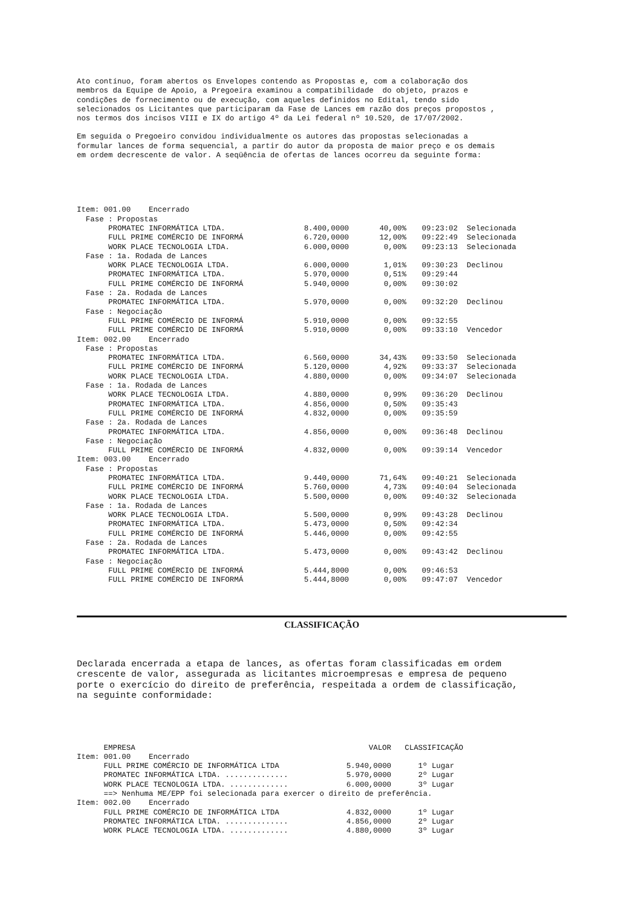Ato contínuo, foram abertos os Envelopes contendo as Propostas e, com a colaboração dos membros da Equipe de Apoio, a Pregoeira examinou a compatibilidade do objeto, prazos e condições de fornecimento ou de execução, com aqueles definidos no Edital, tendo sido selecionados os Licitantes que participaram da Fase de Lances em razão dos preços propostos , nos termos dos incisos VIII e IX do artigo 4º da Lei federal nº 10.520, de 17/07/2002.
Em seguida o Pregoeiro convidou individualmente os autores das propostas selecionadas a formular lances de forma sequencial, a partir do autor da proposta de maior preço e os demais em ordem decrescente de valor. A seqüência de ofertas de lances ocorreu da seguinte forma:
| Item: 001.00 Encerrado | | | | |
| Fase : Propostas | | | | |
| PROMATEC INFORMÁTICA LTDA. | 8.400,0000 | 40,00% | 09:23:02 | Selecionada |
| FULL PRIME COMÉRCIO DE INFORMÁ | 6.720,0000 | 12,00% | 09:22:49 | Selecionada |
| WORK PLACE TECNOLOGIA LTDA. | 6.000,0000 | 0,00% | 09:23:13 | Selecionada |
| Fase : 1a. Rodada de Lances | | | | |
| WORK PLACE TECNOLOGIA LTDA. | 6.000,0000 | 1,01% | 09:30:23 | Declinou |
| PROMATEC INFORMÁTICA LTDA. | 5.970,0000 | 0,51% | 09:29:44 | |
| FULL PRIME COMÉRCIO DE INFORMÁ | 5.940,0000 | 0,00% | 09:30:02 | |
| Fase : 2a. Rodada de Lances | | | | |
| PROMATEC INFORMÁTICA LTDA. | 5.970,0000 | 0,00% | 09:32:20 | Declinou |
| Fase : Negociação | | | | |
| FULL PRIME COMÉRCIO DE INFORMÁ | 5.910,0000 | 0,00% | 09:32:55 | |
| FULL PRIME COMÉRCIO DE INFORMÁ | 5.910,0000 | 0,00% | 09:33:10 | Vencedor |
| Item: 002.00 Encerrado | | | | |
| Fase : Propostas | | | | |
| PROMATEC INFORMÁTICA LTDA. | 6.560,0000 | 34,43% | 09:33:50 | Selecionada |
| FULL PRIME COMÉRCIO DE INFORMÁ | 5.120,0000 | 4,92% | 09:33:37 | Selecionada |
| WORK PLACE TECNOLOGIA LTDA. | 4.880,0000 | 0,00% | 09:34:07 | Selecionada |
| Fase : 1a. Rodada de Lances | | | | |
| WORK PLACE TECNOLOGIA LTDA. | 4.880,0000 | 0,99% | 09:36:20 | Declinou |
| PROMATEC INFORMÁTICA LTDA. | 4.856,0000 | 0,50% | 09:35:43 | |
| FULL PRIME COMÉRCIO DE INFORMÁ | 4.832,0000 | 0,00% | 09:35:59 | |
| Fase : 2a. Rodada de Lances | | | | |
| PROMATEC INFORMÁTICA LTDA. | 4.856,0000 | 0,00% | 09:36:48 | Declinou |
| Fase : Negociação | | | | |
| FULL PRIME COMÉRCIO DE INFORMÁ | 4.832,0000 | 0,00% | 09:39:14 | Vencedor |
| Item: 003.00 Encerrado | | | | |
| Fase : Propostas | | | | |
| PROMATEC INFORMÁTICA LTDA. | 9.440,0000 | 71,64% | 09:40:21 | Selecionada |
| FULL PRIME COMÉRCIO DE INFORMÁ | 5.760,0000 | 4,73% | 09:40:04 | Selecionada |
| WORK PLACE TECNOLOGIA LTDA. | 5.500,0000 | 0,00% | 09:40:32 | Selecionada |
| Fase : 1a. Rodada de Lances | | | | |
| WORK PLACE TECNOLOGIA LTDA. | 5.500,0000 | 0,99% | 09:43:28 | Declinou |
| PROMATEC INFORMÁTICA LTDA. | 5.473,0000 | 0,50% | 09:42:34 | |
| FULL PRIME COMÉRCIO DE INFORMÁ | 5.446,0000 | 0,00% | 09:42:55 | |
| Fase : 2a. Rodada de Lances | | | | |
| PROMATEC INFORMÁTICA LTDA. | 5.473,0000 | 0,00% | 09:43:42 | Declinou |
| Fase : Negociação | | | | |
| FULL PRIME COMÉRCIO DE INFORMÁ | 5.444,8000 | 0,00% | 09:46:53 | |
| FULL PRIME COMÉRCIO DE INFORMÁ | 5.444,8000 | 0,00% | 09:47:07 | Vencedor |
CLASSIFICAÇÃO
Declarada encerrada a etapa de lances, as ofertas foram classificadas em ordem crescente de valor, assegurada as licitantes microempresas e empresa de pequeno porte o exercício do direito de preferência, respeitada a ordem de classificação, na seguinte conformidade:
| EMPRESA | VALOR | CLASSIFICAÇÃO |
| Item: 001.00 Encerrado | | |
| FULL PRIME COMÉRCIO DE INFORMÁTICA LTDA | 5.940,0000 | 1º Lugar |
| PROMATEC INFORMÁTICA LTDA. .............. | 5.970,0000 | 2º Lugar |
| WORK PLACE TECNOLOGIA LTDA. ............. | 6.000,0000 | 3º Lugar |
| ==> Nenhuma ME/EPP foi selecionada para exercer o direito de preferência. | | |
| Item: 002.00 Encerrado | | |
| FULL PRIME COMÉRCIO DE INFORMÁTICA LTDA | 4.832,0000 | 1º Lugar |
| PROMATEC INFORMÁTICA LTDA. .............. | 4.856,0000 | 2º Lugar |
| WORK PLACE TECNOLOGIA LTDA. ............. | 4.880,0000 | 3º Lugar |